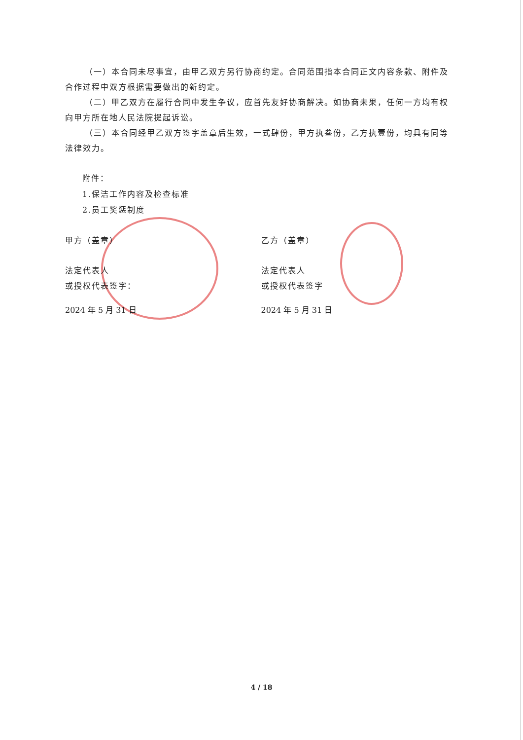（一）本合同未尽事宜，由甲乙双方另行协商约定。合同范围指本合同正文内容条款、附件及合作过程中双方根据需要做出的新约定。
（二）甲乙双方在履行合同中发生争议，应首先友好协商解决。如协商未果，任何一方均有权向甲方所在地人民法院提起诉讼。
（三）本合同经甲乙双方签字盖章后生效，一式肆份，甲方执叁份，乙方执壹份，均具有同等法律效力。
附件：
1.保洁工作内容及检查标准
2.员工奖惩制度
甲方（盖章） 乙方（盖章）
法定代表人
或授权代表签字：
法定代表人
或授权代表签字
2024 年 5 月 31 日 2024 年 5 月 31 日
4 / 18